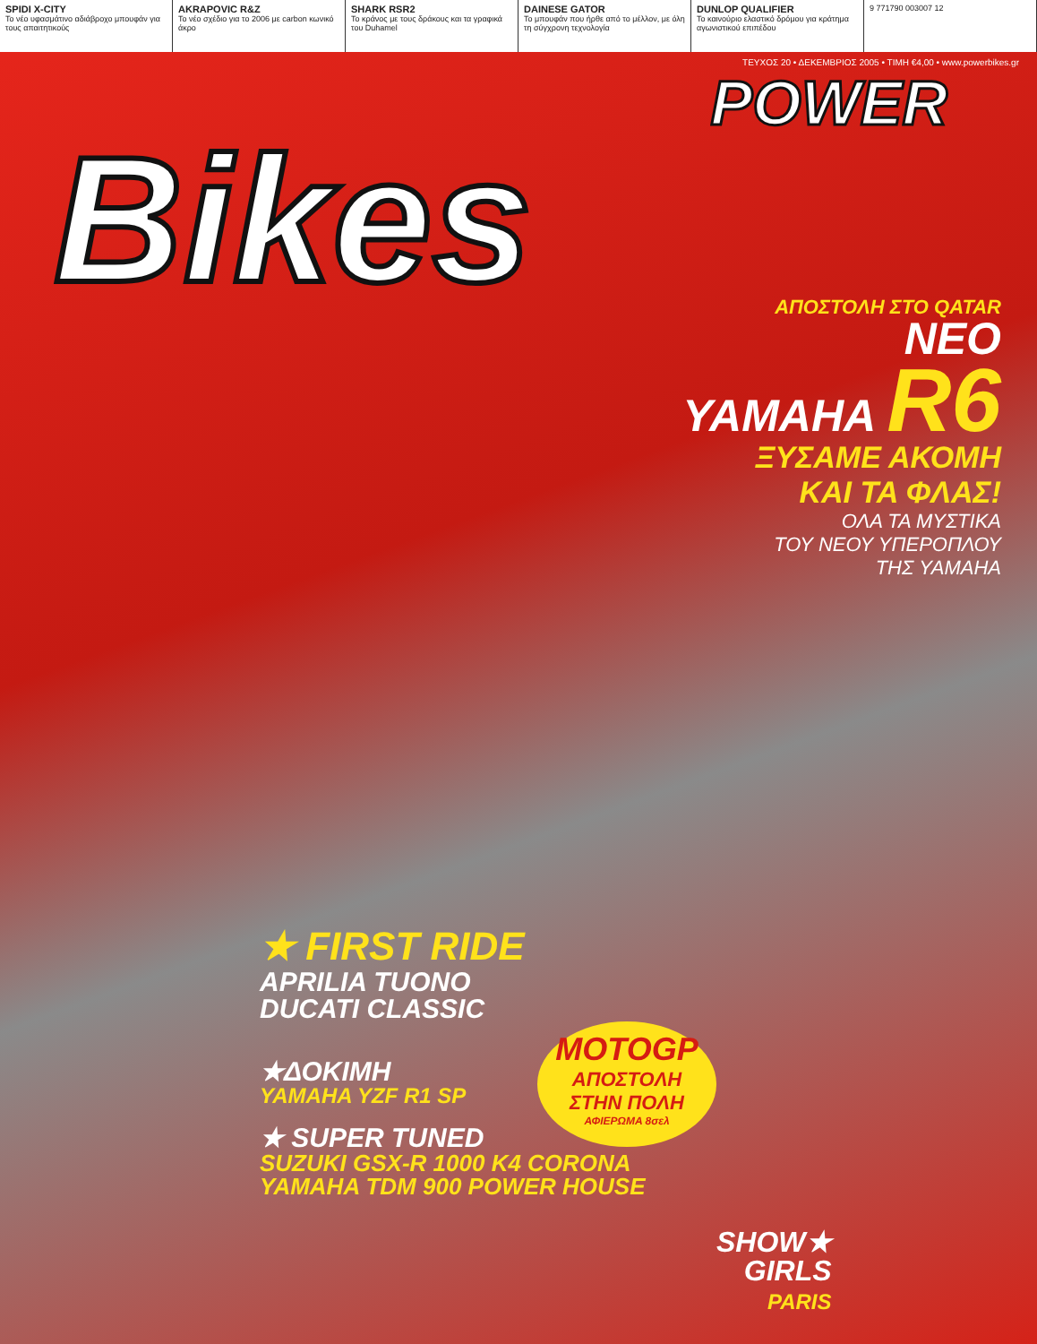SPIDI X-CITY
Το νέο υφασμάτινο αδιάβροχο μπουφάν για τους απαιτητικούς
AKRAPOVIC R&Z
Το νέο σχέδιο για το 2006 με carbon κωνικό άκρο
SHARK RSR2
Το κράνος με τους δράκους και τα γραφικά του Duhamel
DAINESE GATOR
Το μπουφάν που ήρθε από το μέλλον, με όλη τη σύγχρονη τεχνολογία
DUNLOP QUALIFIER
Το καινούριο ελαστικό δρόμου για κράτημα αγωνιστικού επιπέδου
9 771790 003007 12
ΤΕΥΧΟΣ 20 • ΔΕΚΕΜΒΡΙΟΣ 2005 • ΤΙΜΗ €4,00 • www.powerbikes.gr
POWER
Bikes
ΑΠΟΣΤΟΛΗ ΣΤΟ QATAR
ΝΕΟ
YAMAHA R6
ΞΥΣΑΜΕ ΑΚΟΜΗ
ΚΑΙ ΤΑ ΦΛΑΣ!
ΟΛΑ ΤΑ ΜΥΣΤΙΚΑ
ΤΟΥ ΝΕΟΥ ΥΠΕΡΟΠΛΟΥ
ΤΗΣ YAMAHA
★ FIRST RIDE
APRILIA TUONO
DUCATI CLASSIC
★ΔΟΚΙΜΗ
YAMAHA YZF R1 SP
★ SUPER TUNED
SUZUKI GSX-R 1000 K4 CORONA
YAMAHA TDM 900 POWER HOUSE
MOTOGP
ΑΠΟΣΤΟΛΗ
ΣΤΗΝ ΠΟΛΗ
ΑΦΙΕΡΩΜΑ 8σελ
SHOW★
GIRLS
PARIS